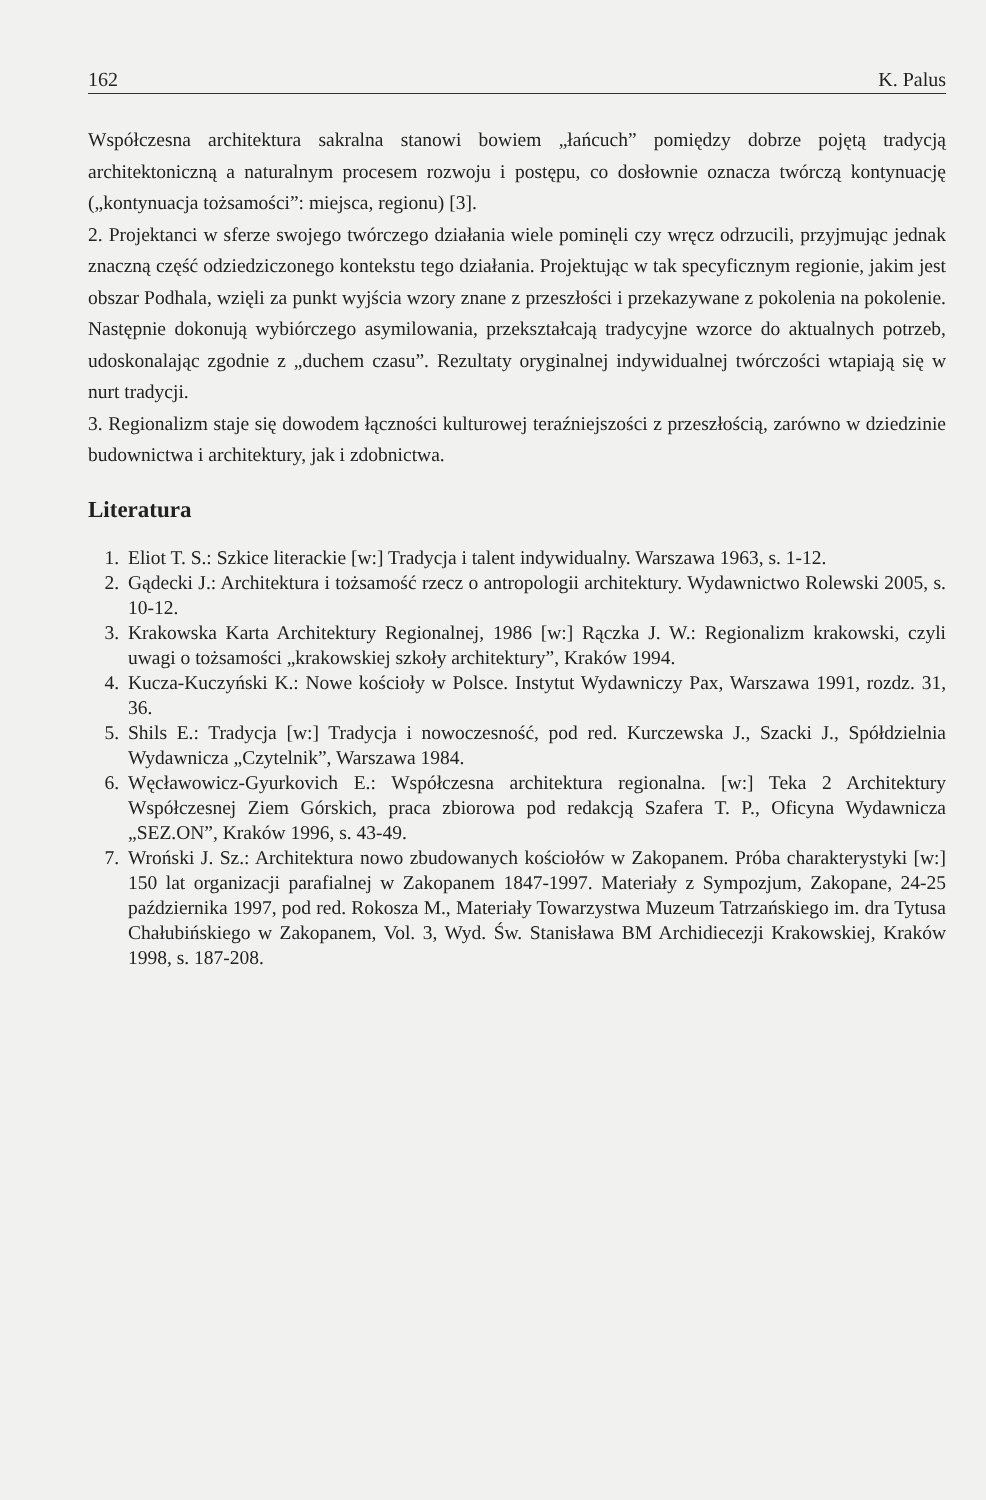162 K. Palus
Współczesna architektura sakralna stanowi bowiem „łańcuch” pomiędzy dobrze pojętą tradycją architektoniczną a naturalnym procesem rozwoju i postępu, co dosłownie oznacza twórczą kontynuację („kontynuacja tożsamości”: miejsca, regionu) [3].
2. Projektanci w sferze swojego twórczego działania wiele pominęli czy wręcz odrzucili, przyjmując jednak znaczną część odziedziczonego kontekstu tego działania. Projektując w tak specyficznym regionie, jakim jest obszar Podhala, wzięli za punkt wyjścia wzory znane z przeszłości i przekazywane z pokolenia na pokolenie. Następnie dokonują wybiórczego asymilowania, przekształcają tradycyjne wzorce do aktualnych potrzeb, udoskonalając zgodnie z „duchem czasu”. Rezultaty oryginalnej indywidualnej twórczości wtapiają się w nurt tradycji.
3. Regionalizm staje się dowodem łączności kulturowej teraźniejszości z przeszłością, zarówno w dziedzinie budownictwa i architektury, jak i zdobnictwa.
Literatura
1. Eliot T. S.: Szkice literackie [w:] Tradycja i talent indywidualny. Warszawa 1963, s. 1-12.
2. Gądecki J.: Architektura i tożsamość rzecz o antropologii architektury. Wydawnictwo Rolewski 2005, s. 10-12.
3. Krakowska Karta Architektury Regionalnej, 1986 [w:] Rączka J. W.: Regionalizm krakowski, czyli uwagi o tożsamości „krakowskiej szkoły architektury”, Kraków 1994.
4. Kucza-Kuczyński K.: Nowe kościoły w Polsce. Instytut Wydawniczy Pax, Warszawa 1991, rozdz. 31, 36.
5. Shils E.: Tradycja [w:] Tradycja i nowoczesność, pod red. Kurczewska J., Szacki J., Spółdzielnia Wydawnicza „Czytelnik”, Warszawa 1984.
6. Węcławowicz-Gyurkovich E.: Współczesna architektura regionalna. [w:] Teka 2 Architektury Współczesnej Ziem Górskich, praca zbiorowa pod redakcją Szafera T. P., Oficyna Wydawnicza „SEZ.ON”, Kraków 1996, s. 43-49.
7. Wroński J. Sz.: Architektura nowo zbudowanych kościołów w Zakopanem. Próba charakterystyki [w:] 150 lat organizacji parafialnej w Zakopanem 1847-1997. Materiały z Sympozjum, Zakopane, 24-25 października 1997, pod red. Rokosza M., Materiały Towarzystwa Muzeum Tatrzańskiego im. dra Tytusa Chałubińskiego w Zakopanem, Vol. 3, Wyd. Św. Stanisława BM Archidiecezji Krakowskiej, Kraków 1998, s. 187-208.